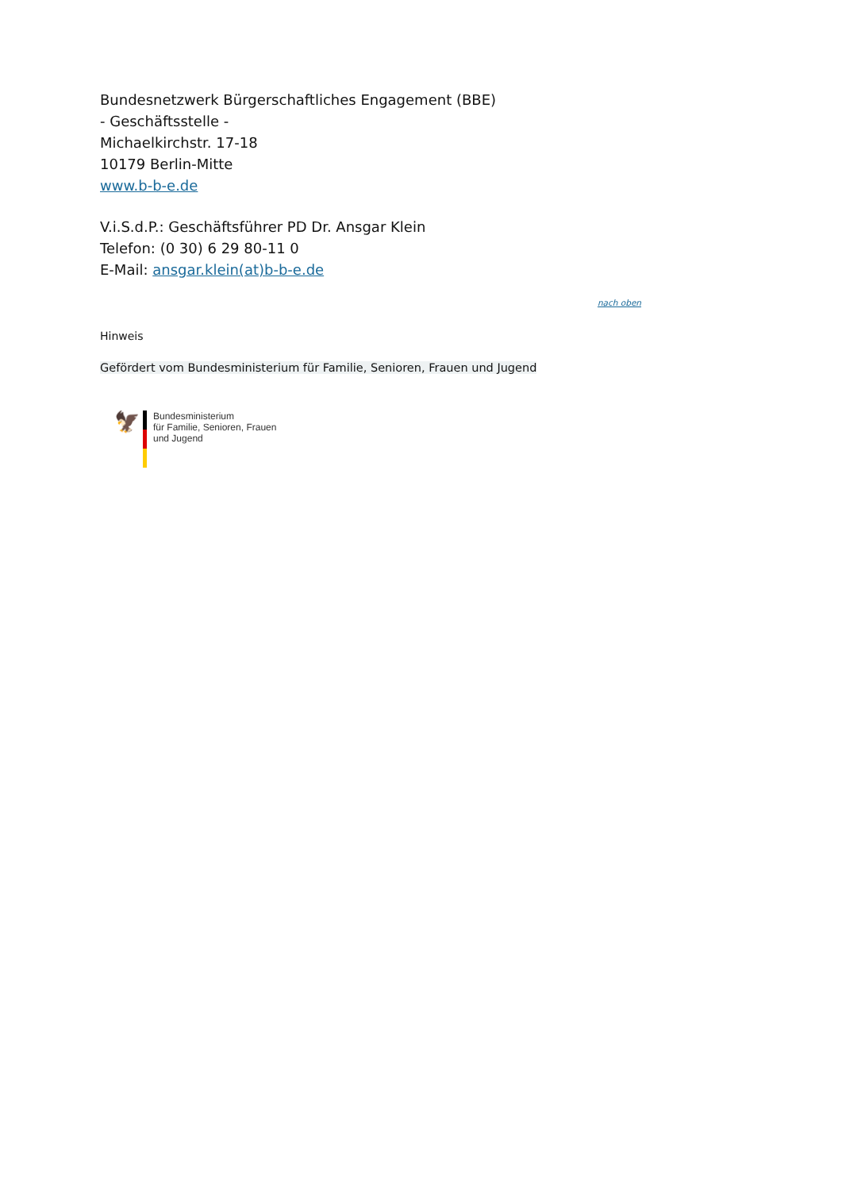Bundesnetzwerk Bürgerschaftliches Engagement (BBE)
- Geschäftsstelle -
Michaelkirchstr. 17-18
10179 Berlin-Mitte
www.b-b-e.de
V.i.S.d.P.: Geschäftsführer PD Dr. Ansgar Klein
Telefon: (0 30) 6 29 80-11 0
E-Mail: ansgar.klein(at)b-b-e.de
nach oben
Hinweis
Gefördert vom Bundesministerium für Familie, Senioren, Frauen und Jugend
🦅
Bundesministerium
für Familie, Senioren, Frauen
und Jugend